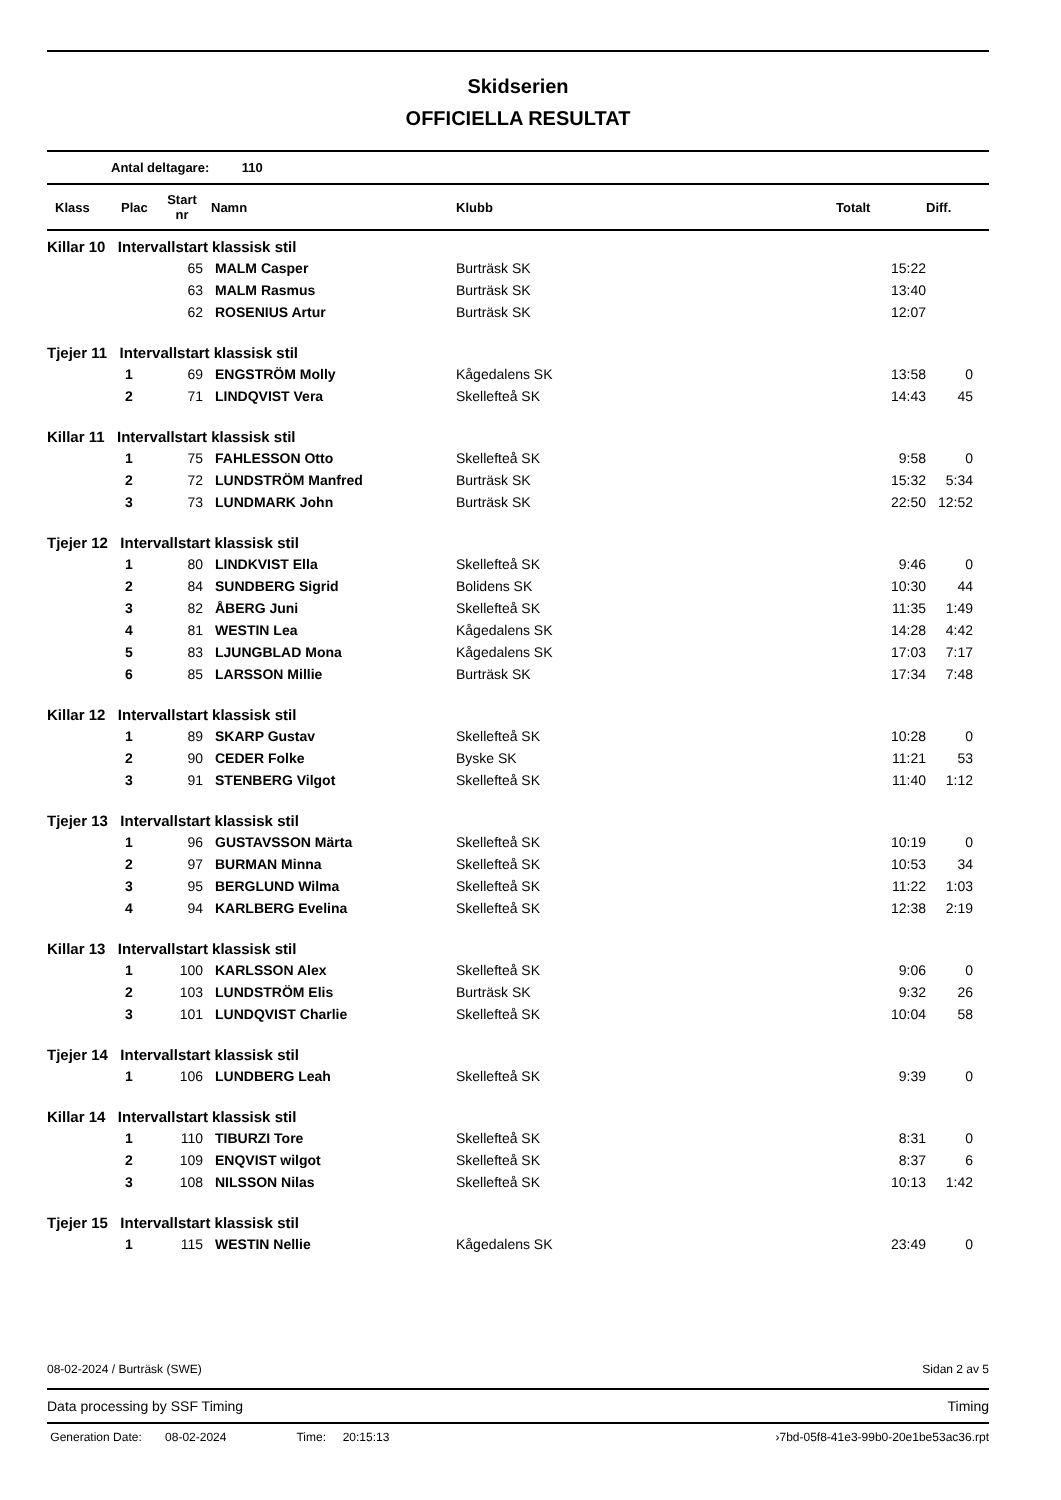Skidserien
OFFICIELLA RESULTAT
Antal deltagare: 110
| Klass | Plac | Start nr | Namn | Klubb | Totalt | Diff. |
| --- | --- | --- | --- | --- | --- | --- |
| Killar 10 Intervallstart klassisk stil | | | | | | |
| | | 65 | MALM Casper | Burträsk SK | 15:22 | |
| | | 63 | MALM Rasmus | Burträsk SK | 13:40 | |
| | | 62 | ROSENIUS Artur | Burträsk SK | 12:07 | |
| Tjejer 11 Intervallstart klassisk stil | | | | | | |
| | 1 | 69 | ENGSTRÖM Molly | Kågedalens SK | 13:58 | 0 |
| | 2 | 71 | LINDQVIST Vera | Skellefteå SK | 14:43 | 45 |
| Killar 11 Intervallstart klassisk stil | | | | | | |
| | 1 | 75 | FAHLESSON Otto | Skellefteå SK | 9:58 | 0 |
| | 2 | 72 | LUNDSTRÖM Manfred | Burträsk SK | 15:32 | 5:34 |
| | 3 | 73 | LUNDMARK John | Burträsk SK | 22:50 | 12:52 |
| Tjejer 12 Intervallstart klassisk stil | | | | | | |
| | 1 | 80 | LINDKVIST Ella | Skellefteå SK | 9:46 | 0 |
| | 2 | 84 | SUNDBERG Sigrid | Bolidens SK | 10:30 | 44 |
| | 3 | 82 | ÅBERG Juni | Skellefteå SK | 11:35 | 1:49 |
| | 4 | 81 | WESTIN Lea | Kågedalens SK | 14:28 | 4:42 |
| | 5 | 83 | LJUNGBLAD Mona | Kågedalens SK | 17:03 | 7:17 |
| | 6 | 85 | LARSSON Millie | Burträsk SK | 17:34 | 7:48 |
| Killar 12 Intervallstart klassisk stil | | | | | | |
| | 1 | 89 | SKARP Gustav | Skellefteå SK | 10:28 | 0 |
| | 2 | 90 | CEDER Folke | Byske SK | 11:21 | 53 |
| | 3 | 91 | STENBERG Vilgot | Skellefteå SK | 11:40 | 1:12 |
| Tjejer 13 Intervallstart klassisk stil | | | | | | |
| | 1 | 96 | GUSTAVSSON Märta | Skellefteå SK | 10:19 | 0 |
| | 2 | 97 | BURMAN Minna | Skellefteå SK | 10:53 | 34 |
| | 3 | 95 | BERGLUND Wilma | Skellefteå SK | 11:22 | 1:03 |
| | 4 | 94 | KARLBERG Evelina | Skellefteå SK | 12:38 | 2:19 |
| Killar 13 Intervallstart klassisk stil | | | | | | |
| | 1 | 100 | KARLSSON Alex | Skellefteå SK | 9:06 | 0 |
| | 2 | 103 | LUNDSTRÖM Elis | Burträsk SK | 9:32 | 26 |
| | 3 | 101 | LUNDQVIST Charlie | Skellefteå SK | 10:04 | 58 |
| Tjejer 14 Intervallstart klassisk stil | | | | | | |
| | 1 | 106 | LUNDBERG Leah | Skellefteå SK | 9:39 | 0 |
| Killar 14 Intervallstart klassisk stil | | | | | | |
| | 1 | 110 | TIBURZI Tore | Skellefteå SK | 8:31 | 0 |
| | 2 | 109 | ENQVIST wilgot | Skellefteå SK | 8:37 | 6 |
| | 3 | 108 | NILSSON Nilas | Skellefteå SK | 10:13 | 1:42 |
| Tjejer 15 Intervallstart klassisk stil | | | | | | |
| | 1 | 115 | WESTIN Nellie | Kågedalens SK | 23:49 | 0 |
08-02-2024 / Burträsk (SWE) Sidan 2 av 5
Data processing by SSF Timing Timing
Generation Date: 08-02-2024 Time: 20:15:13 ›7bd-05f8-41e3-99b0-20e1be53ac36.rpt